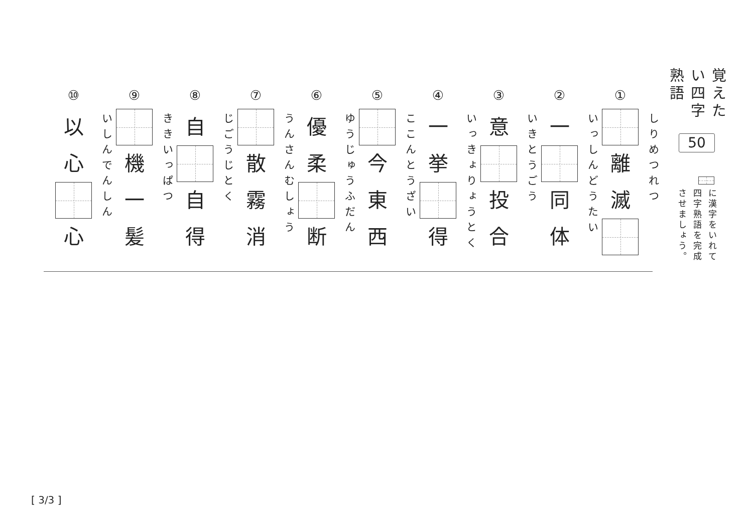覚えたい四字熟語
50
に漢字をいれて
四字熟語を完成させましょう。
①
離
滅
しりめつれつ
②
一
同
体
いっしんどうたい
③
意
投
合
いきとうごう
④
一
挙
得
いっきょりょうとく
⑤
今
東
西
ここんとうざい
⑥
優
柔
断
ゆうじゅうふだん
⑦
散
霧
消
うんさんむしょう
⑧
自
自
得
じごうじとく
⑨
機
一
髪
ききいっぱつ
⑩
以
心
心
いしんでんしん
[ 3/3 ]